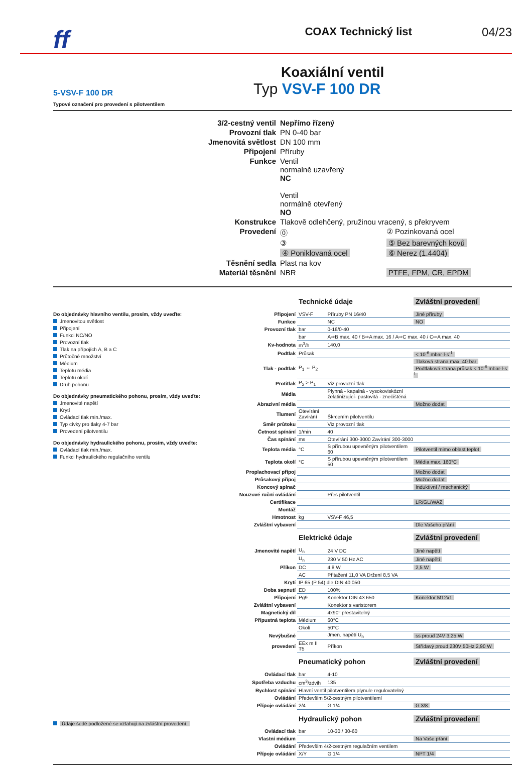ff COAX Technický list 04/23
Koaxiální ventil
Typ VSV-F 100 DR
5-VSV-F 100 DR
Typové označení pro provedení s pilotventilem
| 3/2-cestný ventil | Nepřímo řízený | |
| Provozní tlak | PN 0-40 bar | |
| Jmenovitá světlost | DN 100 mm | |
| Připojení | Příruby | |
| Funkce | Ventil normalně uzavřený NC Ventil normálně otevřený NO | |
| Konstrukce | Tlakově odlehčený, pružinou vracený, s překryvem | |
| Provedení | ⓪ | ② Pozinkovaná ocel |
| | ③ | ⑤ Bez barevných kovů |
| | ④ Poniklovaná ocel | ⑥ Nerez (1.4404) |
| Těsnění sedla | Plast na kov | |
| Materiál těsnění | NBR | PTFE, FPM, CR, EPDM |
Do objednávky hlavního ventilu, prosím, vždy uveďte:
Jmenovitou světlost
Připojení
Funkci NC/NO
Provozní tlak
Tlak na přípojích A, B a C
Průtočné množství
Médium
Teplotu média
Teplotu okolí
Druh pohonu
Do objednávky pneumatického pohonu, prosím, vždy uveďte:
Jmenovité napětí
Krytí
Ovládací tlak min./max.
Typ cívky pro tlaky 4-7 bar
Provedení pilotventilu
Do objednávky hydraulického pohonu, prosím, vždy uveďte:
Ovládací tlak min./max.
Funkci hydraulického regulačního ventilu
Údaje šedě podložené se vztahují na zvláštní provedení.
| | Technické údaje | | Zvláštní provedení |
| Připojení | VSV-F | Příruby PN 16/40 | Jiné příruby |
| Funkce | | NC | NO |
| Provozní tlak | bar | 0-16/0-40 | |
| | bar | A⇨B max. 40 / B⇨A max. 16 / A⇨C max. 40 / C⇨A max. 40 | |
| Kv-hodnota | m<sup>3</sup>/h | 140,0 | |
| Podtlak | Průsak | | < 10<sup>-6</sup> mbar·l·s<sup>-1</sup> |
| Tlak - podtlak | P<sub>1</sub> ⇔ P<sub>2</sub> | | Tlaková strana max. 40 bar Podtlaková strana průsak < 10<sup>-6</sup> mbar·l·s<sup>-1</sup> |
| Protitlak | P<sub>2</sub> > P<sub>1</sub> | Viz provozní tlak | |
| Média | | Plynná - kapalná - vysokoviskózní želatinizující- pastovitá - znečištěná | |
| Abrazivní média | | | Možno dodat |
| Tlumení | Otevírání Zavírání | Škrcením pilotventilu | |
| Směr průtoku | | Viz provozní tlak | |
| Četnost spínání | 1/min | 40 | |
| Čas spínání | ms | Otevírání 300-3000 Zavírání 300-3000 | |
| Teplota média | °C | S přírubou upevněným pilotventilem 60 | Pilotventil mimo oblast teplot |
| Teplota okolí | °C | S přírubou upevněným pilotventilem 50 | Média max. 160°C |
| Proplachovací přípoj | | | Možno dodat |
| Průsakový přípoj | | | Možno dodat |
| Koncový spínač | | | Induktivní / mechanický |
| Nouzové ruční ovládání | | Přes pilotventil | |
| Certifikace | | | LR/GL/WAZ |
| Montáž | | | |
| Hmotnost | kg | VSV-F 46,5 | |
| Zvláštní vybavení | | | Dle Vašeho přání |
| | Elektrické údaje | | Zvláštní provedení |
| Jmenovité napětí | U<sub>n</sub> | 24 V DC | Jiné napětí |
| | U<sub>n</sub> | 230 V 50 Hz AC | Jiné napětí |
| Příkon | DC | 4,8 W | 2,5 W |
| | AC | Přitažení 11,0 VA Držení 8,5 VA | |
| Krytí | IP 65 (P 54) dle DIN 40 050 | | |
| Doba sepnutí | ED | 100% | |
| Připojení | Pg9 | Konektor DIN 43 650 | Konektor M12x1 |
| Zvláštní vybavení | | Konektor s varistorem | |
| Magnetický díl | | 4x90° přestavitelný | |
| Přípustná teplota | Médium | 60°C | |
| | Okolí | 50°C | |
| Nevýbušné | | Jmen. napětí U<sub>n</sub> | ss proud 24V 3,25 W |
| provedení | EEx m II T5 | Příkon | Střídavý proud 230V 50Hz 2,90 W |
| | Pneumatický pohon | | Zvláštní provedení |
| Ovládací tlak | bar | 4-10 | |
| Spotřeba vzduchu | cm<sup>3</sup>/zdvih | 135 | |
| Rychlost spínání | Hlavní ventil pilotventilem plynule regulovatelný | | |
| Ovládání | Především 5/2-cestným pilotventileml | | |
| Přípoje ovládání | 2/4 | G 1/4 | G 3/8 |
| | Hydraulický pohon | | Zvláštní provedení |
| Ovládací tlak | bar | 10-30 / 30-60 | |
| Vlastní médium | | | Na Vaše přání |
| Ovládání | Především 4/2-cestným regulačním ventilem | | |
| Přípoje ovládání | X/Y | G 1/4 | NPT 1/4 |